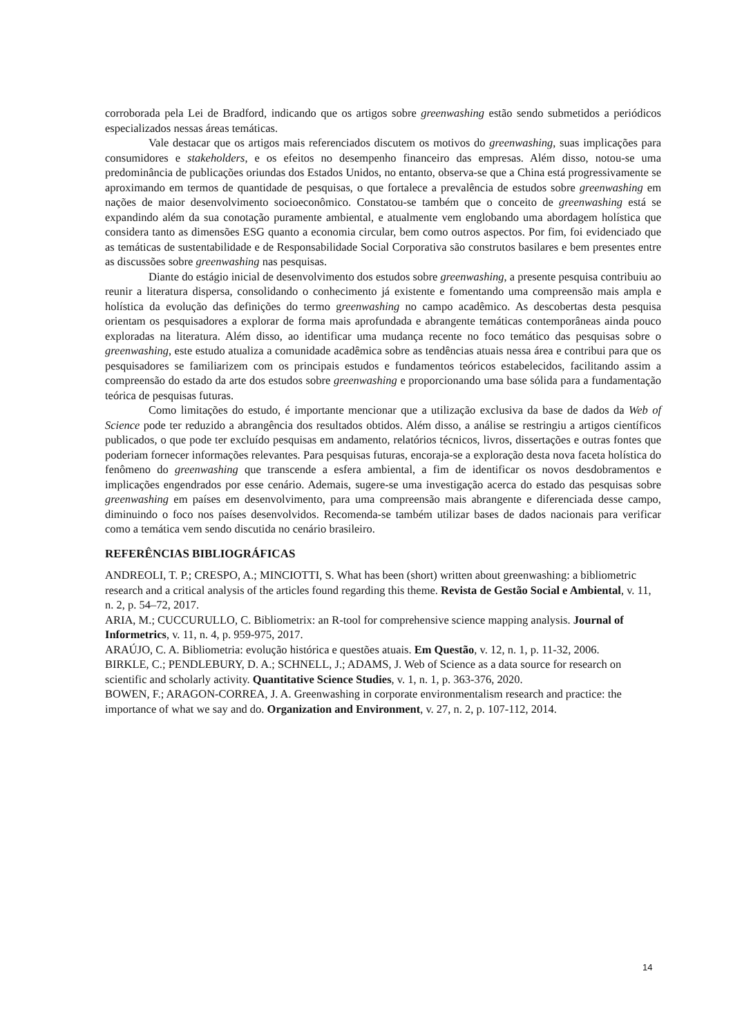corroborada pela Lei de Bradford, indicando que os artigos sobre greenwashing estão sendo submetidos a periódicos especializados nessas áreas temáticas.
Vale destacar que os artigos mais referenciados discutem os motivos do greenwashing, suas implicações para consumidores e stakeholders, e os efeitos no desempenho financeiro das empresas. Além disso, notou-se uma predominância de publicações oriundas dos Estados Unidos, no entanto, observa-se que a China está progressivamente se aproximando em termos de quantidade de pesquisas, o que fortalece a prevalência de estudos sobre greenwashing em nações de maior desenvolvimento socioeconômico. Constatou-se também que o conceito de greenwashing está se expandindo além da sua conotação puramente ambiental, e atualmente vem englobando uma abordagem holística que considera tanto as dimensões ESG quanto a economia circular, bem como outros aspectos. Por fim, foi evidenciado que as temáticas de sustentabilidade e de Responsabilidade Social Corporativa são construtos basilares e bem presentes entre as discussões sobre greenwashing nas pesquisas.
Diante do estágio inicial de desenvolvimento dos estudos sobre greenwashing, a presente pesquisa contribuiu ao reunir a literatura dispersa, consolidando o conhecimento já existente e fomentando uma compreensão mais ampla e holística da evolução das definições do termo greenwashing no campo acadêmico. As descobertas desta pesquisa orientam os pesquisadores a explorar de forma mais aprofundada e abrangente temáticas contemporâneas ainda pouco exploradas na literatura. Além disso, ao identificar uma mudança recente no foco temático das pesquisas sobre o greenwashing, este estudo atualiza a comunidade acadêmica sobre as tendências atuais nessa área e contribui para que os pesquisadores se familiarizem com os principais estudos e fundamentos teóricos estabelecidos, facilitando assim a compreensão do estado da arte dos estudos sobre greenwashing e proporcionando uma base sólida para a fundamentação teórica de pesquisas futuras.
Como limitações do estudo, é importante mencionar que a utilização exclusiva da base de dados da Web of Science pode ter reduzido a abrangência dos resultados obtidos. Além disso, a análise se restringiu a artigos científicos publicados, o que pode ter excluído pesquisas em andamento, relatórios técnicos, livros, dissertações e outras fontes que poderiam fornecer informações relevantes. Para pesquisas futuras, encoraja-se a exploração desta nova faceta holística do fenômeno do greenwashing que transcende a esfera ambiental, a fim de identificar os novos desdobramentos e implicações engendrados por esse cenário. Ademais, sugere-se uma investigação acerca do estado das pesquisas sobre greenwashing em países em desenvolvimento, para uma compreensão mais abrangente e diferenciada desse campo, diminuindo o foco nos países desenvolvidos. Recomenda-se também utilizar bases de dados nacionais para verificar como a temática vem sendo discutida no cenário brasileiro.
REFERÊNCIAS BIBLIOGRÁFICAS
ANDREOLI, T. P.; CRESPO, A.; MINCIOTTI, S. What has been (short) written about greenwashing: a bibliometric research and a critical analysis of the articles found regarding this theme. Revista de Gestão Social e Ambiental, v. 11, n. 2, p. 54–72, 2017.
ARIA, M.; CUCCURULLO, C. Bibliometrix: an R-tool for comprehensive science mapping analysis. Journal of Informetrics, v. 11, n. 4, p. 959-975, 2017.
ARAÚJO, C. A. Bibliometria: evolução histórica e questões atuais. Em Questão, v. 12, n. 1, p. 11-32, 2006.
BIRKLE, C.; PENDLEBURY, D. A.; SCHNELL, J.; ADAMS, J. Web of Science as a data source for research on scientific and scholarly activity. Quantitative Science Studies, v. 1, n. 1, p. 363-376, 2020.
BOWEN, F.; ARAGON-CORREA, J. A. Greenwashing in corporate environmentalism research and practice: the importance of what we say and do. Organization and Environment, v. 27, n. 2, p. 107-112, 2014.
14